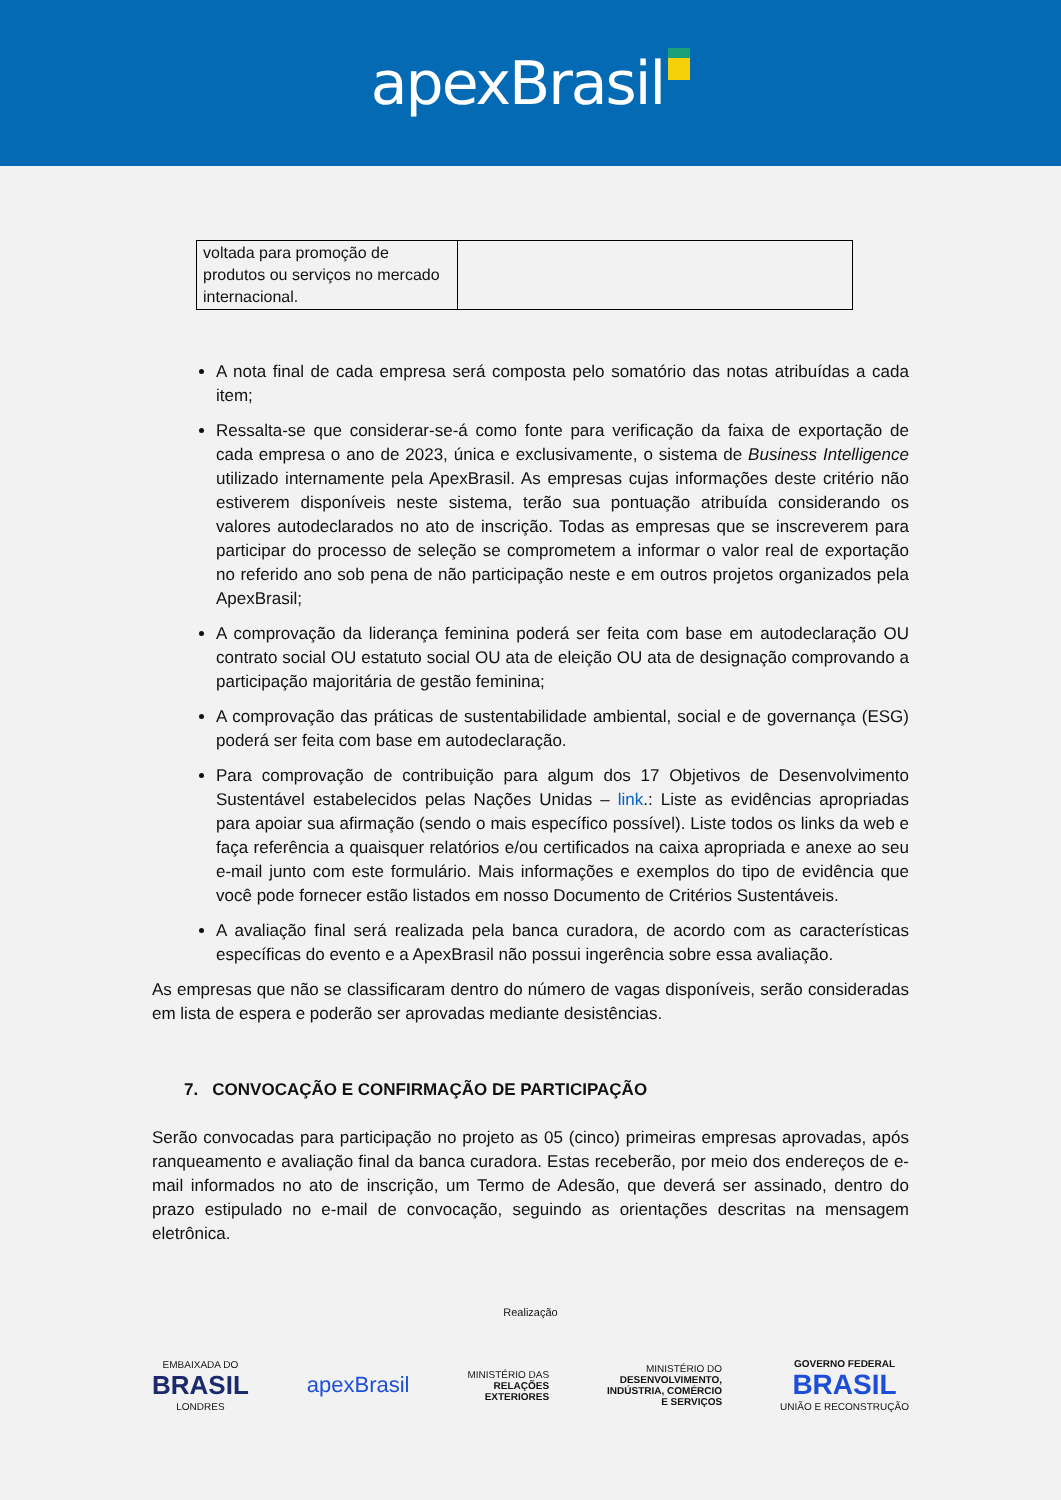apexBrasil
| voltada para promoção de produtos ou serviços no mercado internacional. | |
A nota final de cada empresa será composta pelo somatório das notas atribuídas a cada item;
Ressalta-se que considerar-se-á como fonte para verificação da faixa de exportação de cada empresa o ano de 2023, única e exclusivamente, o sistema de Business Intelligence utilizado internamente pela ApexBrasil. As empresas cujas informações deste critério não estiverem disponíveis neste sistema, terão sua pontuação atribuída considerando os valores autodeclarados no ato de inscrição. Todas as empresas que se inscreverem para participar do processo de seleção se comprometem a informar o valor real de exportação no referido ano sob pena de não participação neste e em outros projetos organizados pela ApexBrasil;
A comprovação da liderança feminina poderá ser feita com base em autodeclaração OU contrato social OU estatuto social OU ata de eleição OU ata de designação comprovando a participação majoritária de gestão feminina;
A comprovação das práticas de sustentabilidade ambiental, social e de governança (ESG) poderá ser feita com base em autodeclaração.
Para comprovação de contribuição para algum dos 17 Objetivos de Desenvolvimento Sustentável estabelecidos pelas Nações Unidas – link.: Liste as evidências apropriadas para apoiar sua afirmação (sendo o mais específico possível). Liste todos os links da web e faça referência a quaisquer relatórios e/ou certificados na caixa apropriada e anexe ao seu e-mail junto com este formulário. Mais informações e exemplos do tipo de evidência que você pode fornecer estão listados em nosso Documento de Critérios Sustentáveis.
A avaliação final será realizada pela banca curadora, de acordo com as características específicas do evento e a ApexBrasil não possui ingerência sobre essa avaliação.
As empresas que não se classificaram dentro do número de vagas disponíveis, serão consideradas em lista de espera e poderão ser aprovadas mediante desistências.
7. CONVOCAÇÃO E CONFIRMAÇÃO DE PARTICIPAÇÃO
Serão convocadas para participação no projeto as 05 (cinco) primeiras empresas aprovadas, após ranqueamento e avaliação final da banca curadora. Estas receberão, por meio dos endereços de e-mail informados no ato de inscrição, um Termo de Adesão, que deverá ser assinado, dentro do prazo estipulado no e-mail de convocação, seguindo as orientações descritas na mensagem eletrônica.
Realização
EMBAIXADA DO
BRASIL
LONDRES
apexBrasil
MINISTÉRIO DAS
RELAÇÕES
EXTERIORES
MINISTÉRIO DO
DESENVOLVIMENTO,
INDÚSTRIA, COMÉRCIO
E SERVIÇOS
GOVERNO FEDERAL
BRASIL
UNIÃO E RECONSTRUÇÃO